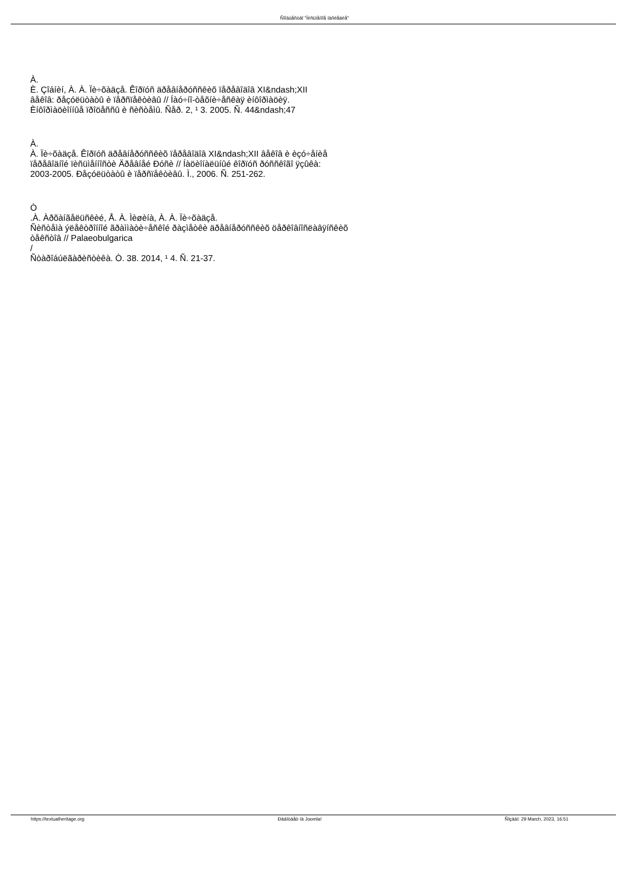Ñîîáùåñòâî "Ïèñüìåííîå íàñëåäèå"
À.
È. Çîáíèí, À. À. Ïè÷õàäçå. Êîðïóñ äðåâíåðóññêèõ ïåðåâîäîâ XI&ndash;XII
âåêîâ: ðåçóëüòàòû è ïåðñïåêòèâû // Íàó÷íî-òåõíè÷åñêàÿ èíôîðìàöèÿ.
Èíôîðìàöèîííûå ïðîöåññû è ñèñòåìû. Ñåð. 2, ¹ 3. 2005. Ñ. 44&ndash;47
À.
À. Ïè÷õàäçå. Êîðïóñ äðåâíåðóññêèõ ïåðåâîäîâ XI&ndash;XII âåêîâ è èçó÷åíèå
ïåðåâîäíîé ïèñüìåííîñòè Äðåâíåé Ðóñè // Íàöèîíàëüíûé êîðïóñ ðóññêîãî ÿçûêà:
2003-2005. Ðåçóëüòàòû è ïåðñïåêòèâû. Ì., 2006. Ñ. 251-262.
Ò
.À. Àðõàíãåëüñêèé, Å. À. Ìèøèíà, À. À. Ïè÷õàäçå.
Ñèñòåìà ýëåêòðîííîé ãðàììàòè÷åñêîé ðàçìåòêè äðåâíåðóññêèõ öåðêîâíîñëàâÿíñêèõ
òåêñòîâ // Palaeobulgarica
/
Ñòàðîáúëãàðèñòèêà. Ò. 38. 2014, ¹ 4. Ñ. 21-37.
https://textualheritage.org Ðàáîòàåò íà Joomla! Ñîçäàí: 29 March, 2023, 16:51